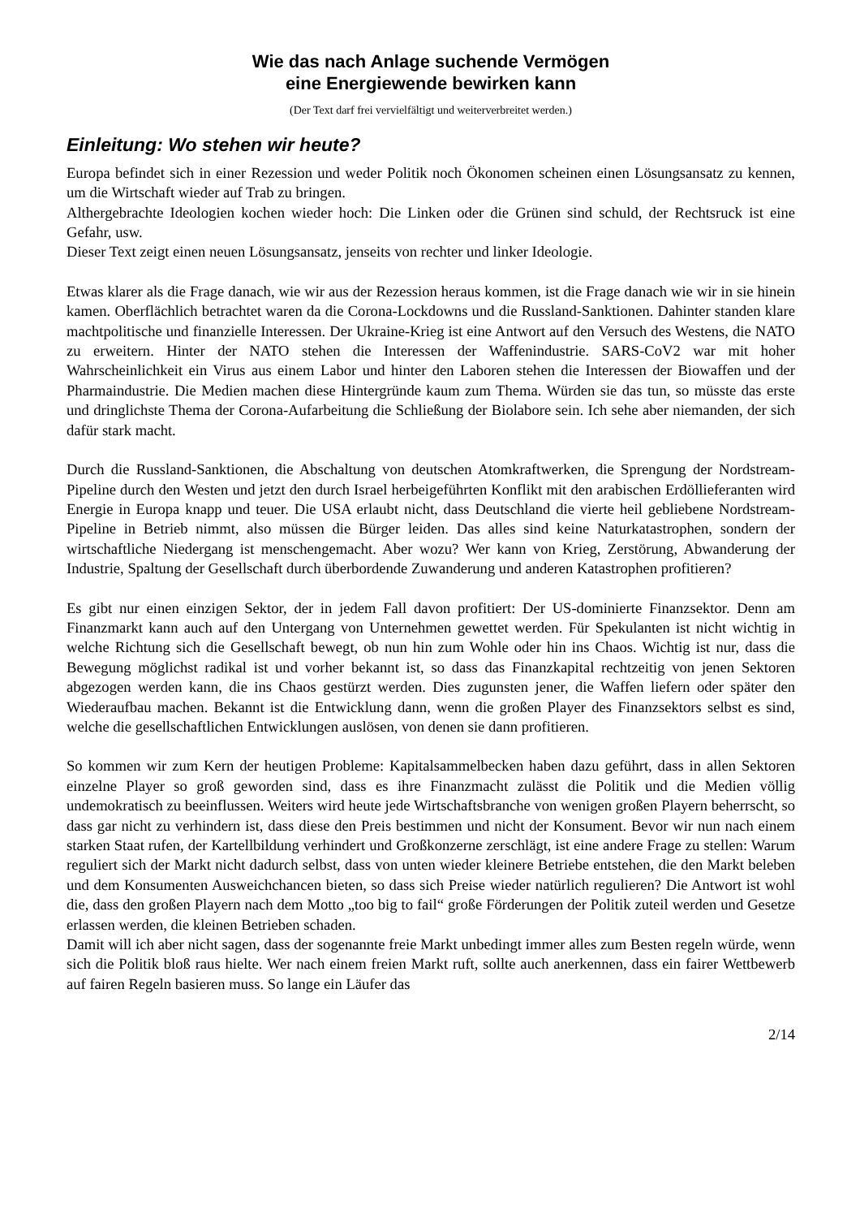Wie das nach Anlage suchende Vermögen
eine Energiewende bewirken kann
(Der Text darf frei vervielfältigt und weiterverbreitet werden.)
Einleitung: Wo stehen wir heute?
Europa befindet sich in einer Rezession und weder Politik noch Ökonomen scheinen einen Lösungsansatz zu kennen, um die Wirtschaft wieder auf Trab zu bringen.
Althergebrachte Ideologien kochen wieder hoch: Die Linken oder die Grünen sind schuld, der Rechtsruck ist eine Gefahr, usw.
Dieser Text zeigt einen neuen Lösungsansatz, jenseits von rechter und linker Ideologie.
Etwas klarer als die Frage danach, wie wir aus der Rezession heraus kommen, ist die Frage danach wie wir in sie hinein kamen. Oberflächlich betrachtet waren da die Corona-Lockdowns und die Russland-Sanktionen. Dahinter standen klare machtpolitische und finanzielle Interessen. Der Ukraine-Krieg ist eine Antwort auf den Versuch des Westens, die NATO zu erweitern. Hinter der NATO stehen die Interessen der Waffenindustrie. SARS-CoV2 war mit hoher Wahrscheinlichkeit ein Virus aus einem Labor und hinter den Laboren stehen die Interessen der Biowaffen und der Pharmaindustrie. Die Medien machen diese Hintergründe kaum zum Thema. Würden sie das tun, so müsste das erste und dringlichste Thema der Corona-Aufarbeitung die Schließung der Biolabore sein. Ich sehe aber niemanden, der sich dafür stark macht.
Durch die Russland-Sanktionen, die Abschaltung von deutschen Atomkraftwerken, die Sprengung der Nordstream-Pipeline durch den Westen und jetzt den durch Israel herbeigeführten Konflikt mit den arabischen Erdöllieferanten wird Energie in Europa knapp und teuer. Die USA erlaubt nicht, dass Deutschland die vierte heil gebliebene Nordstream-Pipeline in Betrieb nimmt, also müssen die Bürger leiden. Das alles sind keine Naturkatastrophen, sondern der wirtschaftliche Niedergang ist menschengemacht. Aber wozu? Wer kann von Krieg, Zerstörung, Abwanderung der Industrie, Spaltung der Gesellschaft durch überbordende Zuwanderung und anderen Katastrophen profitieren?
Es gibt nur einen einzigen Sektor, der in jedem Fall davon profitiert: Der US-dominierte Finanzsektor. Denn am Finanzmarkt kann auch auf den Untergang von Unternehmen gewettet werden. Für Spekulanten ist nicht wichtig in welche Richtung sich die Gesellschaft bewegt, ob nun hin zum Wohle oder hin ins Chaos. Wichtig ist nur, dass die Bewegung möglichst radikal ist und vorher bekannt ist, so dass das Finanzkapital rechtzeitig von jenen Sektoren abgezogen werden kann, die ins Chaos gestürzt werden. Dies zugunsten jener, die Waffen liefern oder später den Wiederaufbau machen. Bekannt ist die Entwicklung dann, wenn die großen Player des Finanzsektors selbst es sind, welche die gesellschaftlichen Entwicklungen auslösen, von denen sie dann profitieren.
So kommen wir zum Kern der heutigen Probleme: Kapitalsammelbecken haben dazu geführt, dass in allen Sektoren einzelne Player so groß geworden sind, dass es ihre Finanzmacht zulässt die Politik und die Medien völlig undemokratisch zu beeinflussen. Weiters wird heute jede Wirtschaftsbranche von wenigen großen Playern beherrscht, so dass gar nicht zu verhindern ist, dass diese den Preis bestimmen und nicht der Konsument. Bevor wir nun nach einem starken Staat rufen, der Kartellbildung verhindert und Großkonzerne zerschlägt, ist eine andere Frage zu stellen: Warum reguliert sich der Markt nicht dadurch selbst, dass von unten wieder kleinere Betriebe entstehen, die den Markt beleben und dem Konsumenten Ausweichchancen bieten, so dass sich Preise wieder natürlich regulieren? Die Antwort ist wohl die, dass den großen Playern nach dem Motto „too big to fail“ große Förderungen der Politik zuteil werden und Gesetze erlassen werden, die kleinen Betrieben schaden.
Damit will ich aber nicht sagen, dass der sogenannte freie Markt unbedingt immer alles zum Besten regeln würde, wenn sich die Politik bloß raus hielte. Wer nach einem freien Markt ruft, sollte auch anerkennen, dass ein fairer Wettbewerb auf fairen Regeln basieren muss. So lange ein Läufer das
2/14